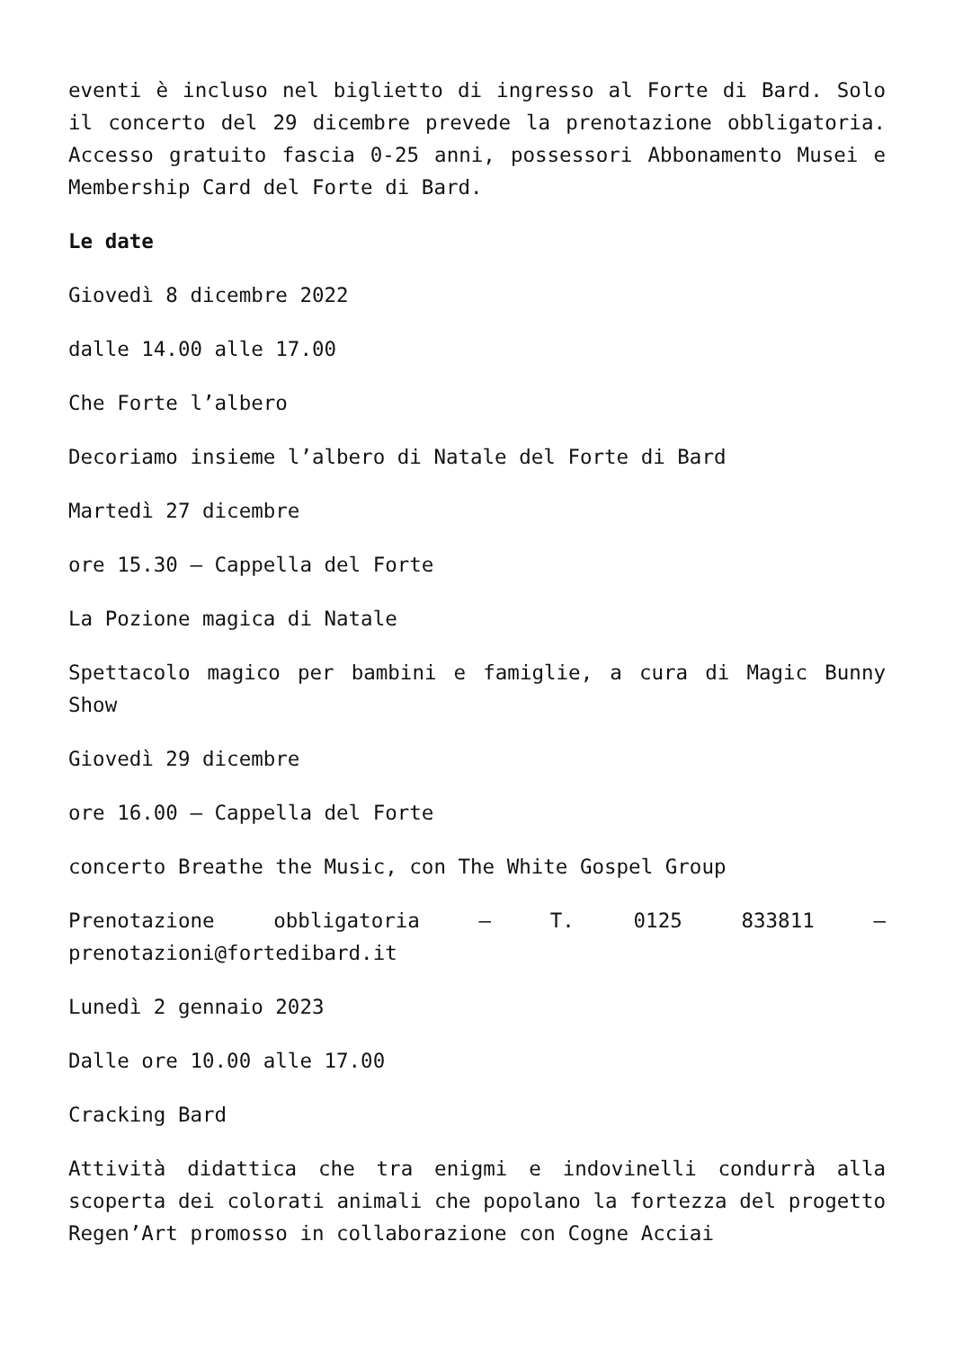eventi è incluso nel biglietto di ingresso al Forte di Bard. Solo il concerto del 29 dicembre prevede la prenotazione obbligatoria. Accesso gratuito fascia 0-25 anni, possessori Abbonamento Musei e Membership Card del Forte di Bard.
Le date
Giovedì 8 dicembre 2022
dalle 14.00 alle 17.00
Che Forte l’albero
Decoriamo insieme l’albero di Natale del Forte di Bard
Martedì 27 dicembre
ore 15.30 – Cappella del Forte
La Pozione magica di Natale
Spettacolo magico per bambini e famiglie, a cura di Magic Bunny Show
Giovedì 29 dicembre
ore 16.00 – Cappella del Forte
concerto Breathe the Music, con The White Gospel Group
Prenotazione obbligatoria – T. 0125 833811 – prenotazioni@fortedibard.it
Lunedì 2 gennaio 2023
Dalle ore 10.00 alle 17.00
Cracking Bard
Attività didattica che tra enigmi e indovinelli condurrà alla scoperta dei colorati animali che popolano la fortezza del progetto Regen’Art promosso in collaborazione con Cogne Acciai